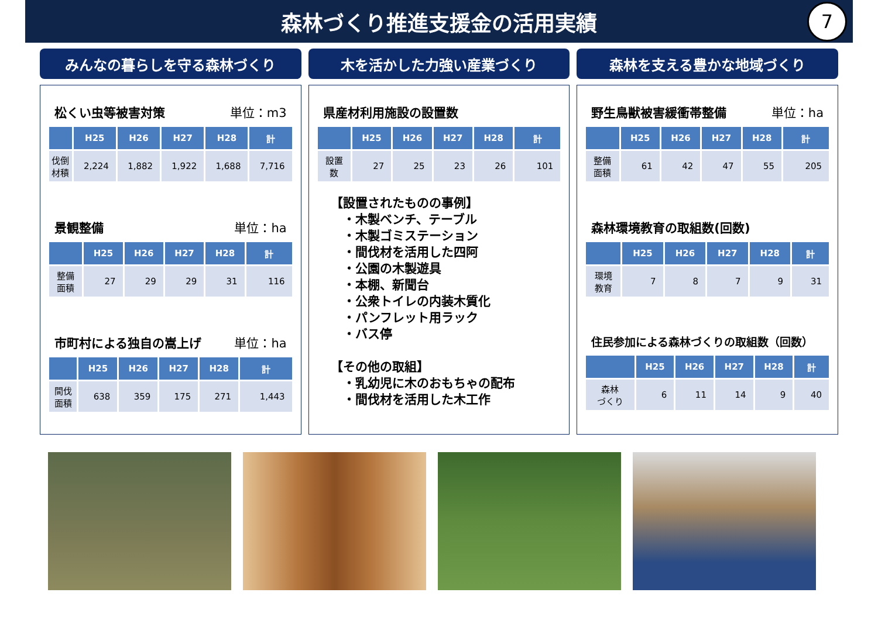森林づくり推進支援金の活用実績
7
みんなの暮らしを守る森林づくり
松くい虫等被害対策 単位：m3
| | H25 | H26 | H27 | H28 | 計 |
| --- | --- | --- | --- | --- | --- |
| 伐倒 材積 | 2,224 | 1,882 | 1,922 | 1,688 | 7,716 |
景観整備 単位：ha
| | H25 | H26 | H27 | H28 | 計 |
| --- | --- | --- | --- | --- | --- |
| 整備 面積 | 27 | 29 | 29 | 31 | 116 |
市町村による独自の嵩上げ 単位：ha
| | H25 | H26 | H27 | H28 | 計 |
| --- | --- | --- | --- | --- | --- |
| 間伐 面積 | 638 | 359 | 175 | 271 | 1,443 |
木を活かした力強い産業づくり
県産材利用施設の設置数
| | H25 | H26 | H27 | H28 | 計 |
| --- | --- | --- | --- | --- | --- |
| 設置 数 | 27 | 25 | 23 | 26 | 101 |
【設置されたものの事例】
　・木製ベンチ、テーブル
　・木製ゴミステーション
　・間伐材を活用した四阿
　・公園の木製遊具
　・本棚、新聞台
　・公衆トイレの内装木質化
　・パンフレット用ラック
　・バス停
【その他の取組】
　・乳幼児に木のおもちゃの配布
　・間伐材を活用した木工作
森林を支える豊かな地域づくり
野生鳥獣被害緩衝帯整備 単位：ha
| | H25 | H26 | H27 | H28 | 計 |
| --- | --- | --- | --- | --- | --- |
| 整備 面積 | 61 | 42 | 47 | 55 | 205 |
森林環境教育の取組数(回数)
| | H25 | H26 | H27 | H28 | 計 |
| --- | --- | --- | --- | --- | --- |
| 環境 教育 | 7 | 8 | 7 | 9 | 31 |
住民参加による森林づくりの取組数（回数）
| | H25 | H26 | H27 | H28 | 計 |
| --- | --- | --- | --- | --- | --- |
| 森林 づくり | 6 | 11 | 14 | 9 | 40 |